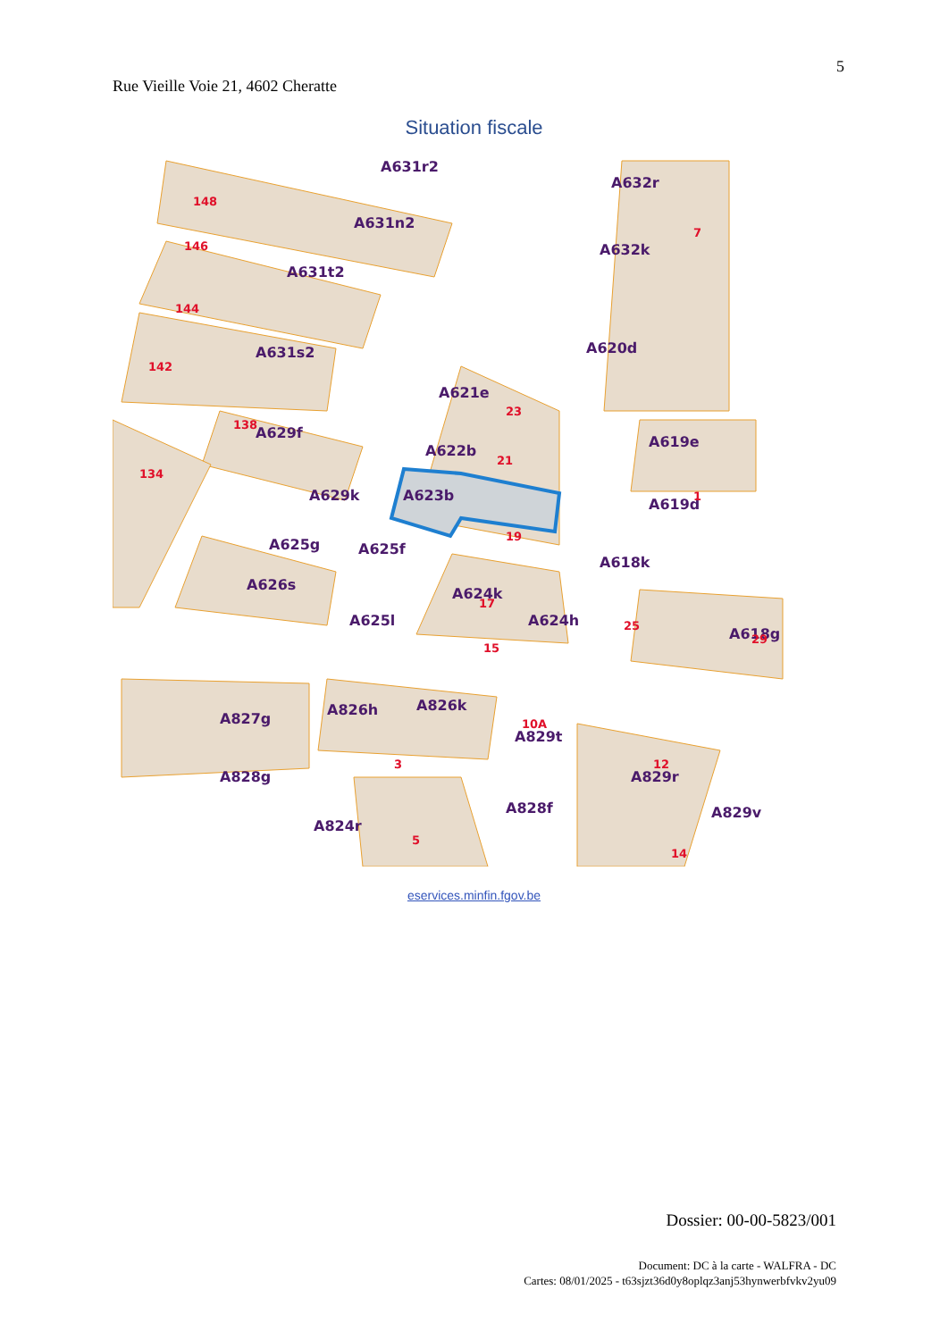5
Rue Vieille Voie 21, 4602 Cheratte
Situation fiscale
A631r2
A632r
A631n2
A632k
A631t2
A631s2
A620d
A621e
A629f
A622b
A619e
A623b
A619d
A629k
A625g
A625f
A618k
A624k
A625l
A624h
A626s
A618g
A827g
A826h
A826k
A829t
A828g
A829r
A828f
A824r
A829v
148
146
144
142
138
134
23
21
19
7
1
17
15
25
29
10A
12
14
5
3
eservices.minfin.fgov.be
Dossier: 00-00-5823/001
Document: DC à la carte - WALFRA - DC
Cartes: 08/01/2025 - t63sjzt36d0y8oplqz3anj53hynwerbfvkv2yu09